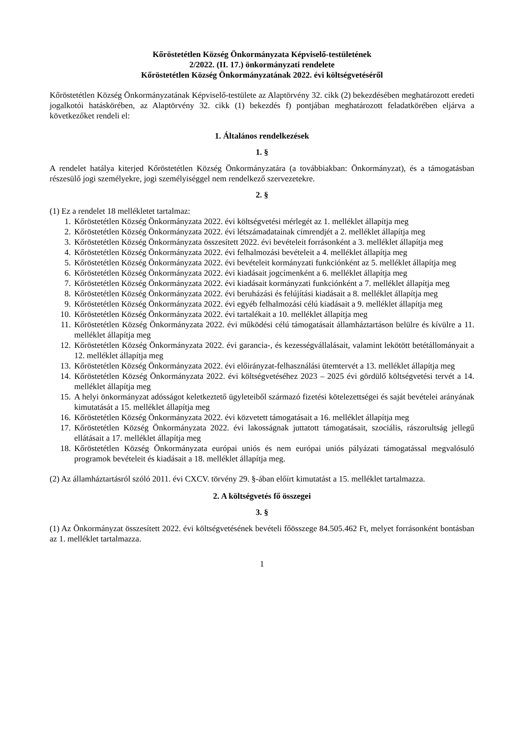Kőröstetétlen Község Önkormányzata Képviselő-testületének
2/2022. (II. 17.) önkormányzati rendelete
Kőröstetétlen Község Önkormányzatának 2022. évi költségvetéséről
Kőröstetétlen Község Önkormányzatának Képviselő-testülete az Alaptörvény 32. cikk (2) bekezdésében meghatározott eredeti jogalkotói hatáskörében, az Alaptörvény 32. cikk (1) bekezdés f) pontjában meghatározott feladatkörében eljárva a következőket rendeli el:
1. Általános rendelkezések
1. §
A rendelet hatálya kiterjed Kőröstetétlen Község Önkormányzatára (a továbbiakban: Önkormányzat), és a támogatásban részesülő jogi személyekre, jogi személyiséggel nem rendelkező szervezetekre.
2. §
(1) Ez a rendelet 18 mellékletet tartalmaz:
1. Kőröstetétlen Község Önkormányzata 2022. évi költségvetési mérlegét az 1. melléklet állapítja meg
2. Kőröstetétlen Község Önkormányzata 2022. évi létszámadatainak címrendjét a 2. melléklet állapítja meg
3. Kőröstetétlen Község Önkormányzata összesített 2022. évi bevételeit forrásonként a 3. melléklet állapítja meg
4. Kőröstetétlen Község Önkormányzata 2022. évi felhalmozási bevételeit a 4. melléklet állapítja meg
5. Kőröstetétlen Község Önkormányzata 2022. évi bevételeit kormányzati funkciónként az 5. melléklet állapítja meg
6. Kőröstetétlen Község Önkormányzata 2022. évi kiadásait jogcímenként a 6. melléklet állapítja meg
7. Kőröstetétlen Község Önkormányzata 2022. évi kiadásait kormányzati funkciónként a 7. melléklet állapítja meg
8. Kőröstetétlen Község Önkormányzata 2022. évi beruházási és felújítási kiadásait a 8. melléklet állapítja meg
9. Kőröstetétlen Község Önkormányzata 2022. évi egyéb felhalmozási célú kiadásait a 9. melléklet állapítja meg
10. Kőröstetétlen Község Önkormányzata 2022. évi tartalékait a 10. melléklet állapítja meg
11. Kőröstetétlen Község Önkormányzata 2022. évi működési célú támogatásait államháztartáson belülre és kívülre a 11. melléklet állapítja meg
12. Kőröstetétlen Község Önkormányzata 2022. évi garancia-, és kezességvállalásait, valamint lekötött betétállományait a 12. melléklet állapítja meg
13. Kőröstetétlen Község Önkormányzata 2022. évi előirányzat-felhasználási ütemtervét a 13. melléklet állapítja meg
14. Kőröstetétlen Község Önkormányzata 2022. évi költségvetéséhez 2023 – 2025 évi gördülő költségvetési tervét a 14. melléklet állapítja meg
15. A helyi önkormányzat adósságot keletkeztető ügyleteiből származó fizetési kötelezettségei és saját bevételei arányának kimutatását a 15. melléklet állapítja meg
16. Kőröstetétlen Község Önkormányzata 2022. évi közvetett támogatásait a 16. melléklet állapítja meg
17. Kőröstetétlen Község Önkormányzata 2022. évi lakosságnak juttatott támogatásait, szociális, rászorultság jellegű ellátásait a 17. melléklet állapítja meg
18. Kőröstetétlen Község Önkormányzata európai uniós és nem európai uniós pályázati támogatással megvalósuló programok bevételeit és kiadásait a 18. melléklet állapítja meg.
(2) Az államháztartásról szóló 2011. évi CXCV. törvény 29. §-ában előírt kimutatást a 15. melléklet tartalmazza.
2. A költségvetés fő összegei
3. §
(1) Az Önkormányzat összesített 2022. évi költségvetésének bevételi főösszege 84.505.462 Ft, melyet forrásonként bontásban az 1. melléklet tartalmazza.
1